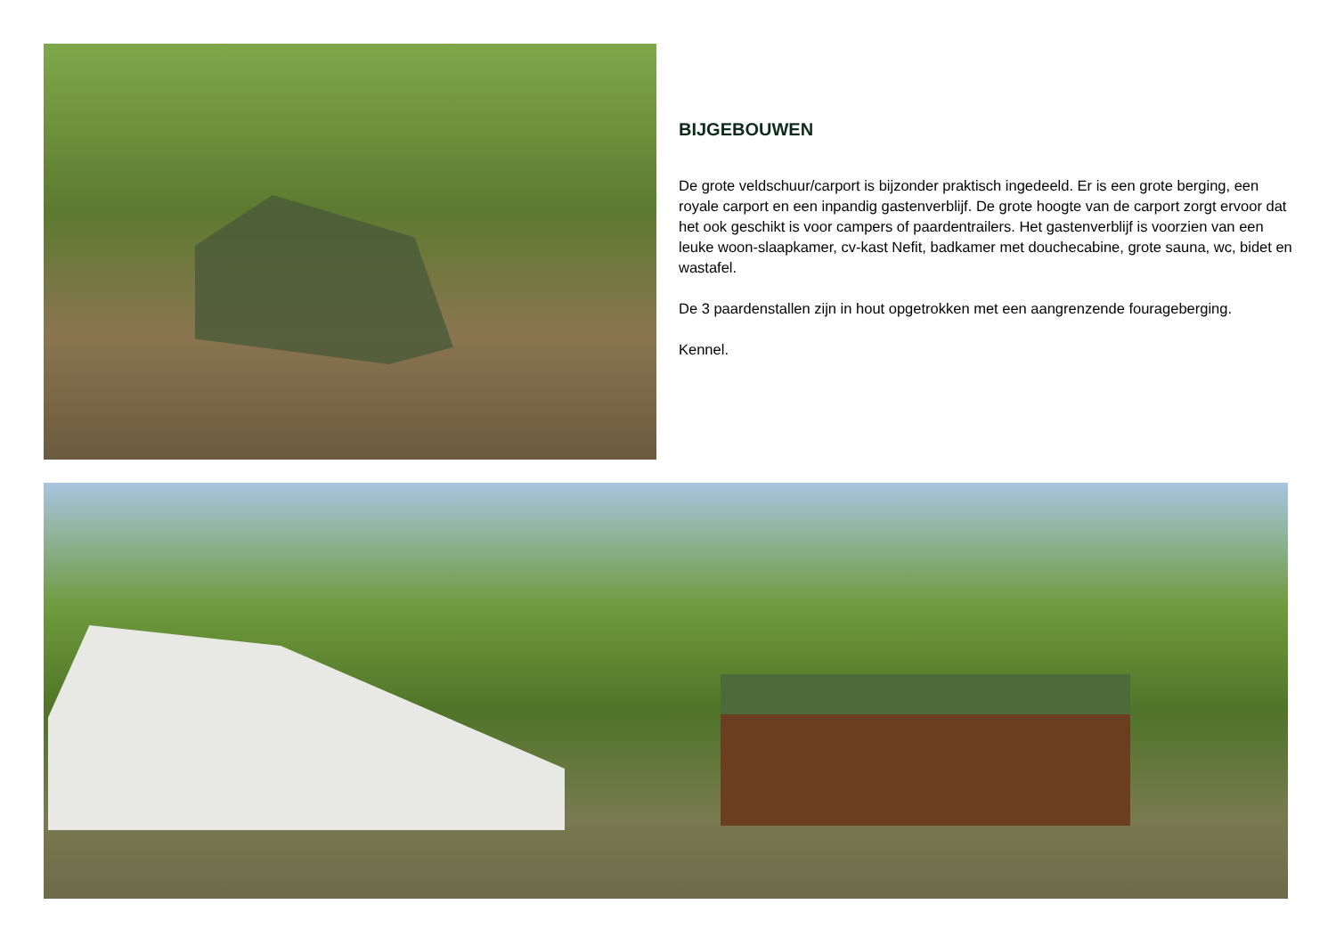BIJGEBOUWEN
De grote veldschuur/carport is bijzonder praktisch ingedeeld. Er is een grote berging, een royale carport en een inpandig gastenverblijf. De grote hoogte van de carport zorgt ervoor dat het ook geschikt is voor campers of paardentrailers. Het gastenverblijf is voorzien van een leuke woon-slaapkamer, cv-kast Nefit, badkamer met douchecabine, grote sauna, wc, bidet en wastafel.
De 3 paardenstallen zijn in hout opgetrokken met een aangrenzende fourageberging.
Kennel.